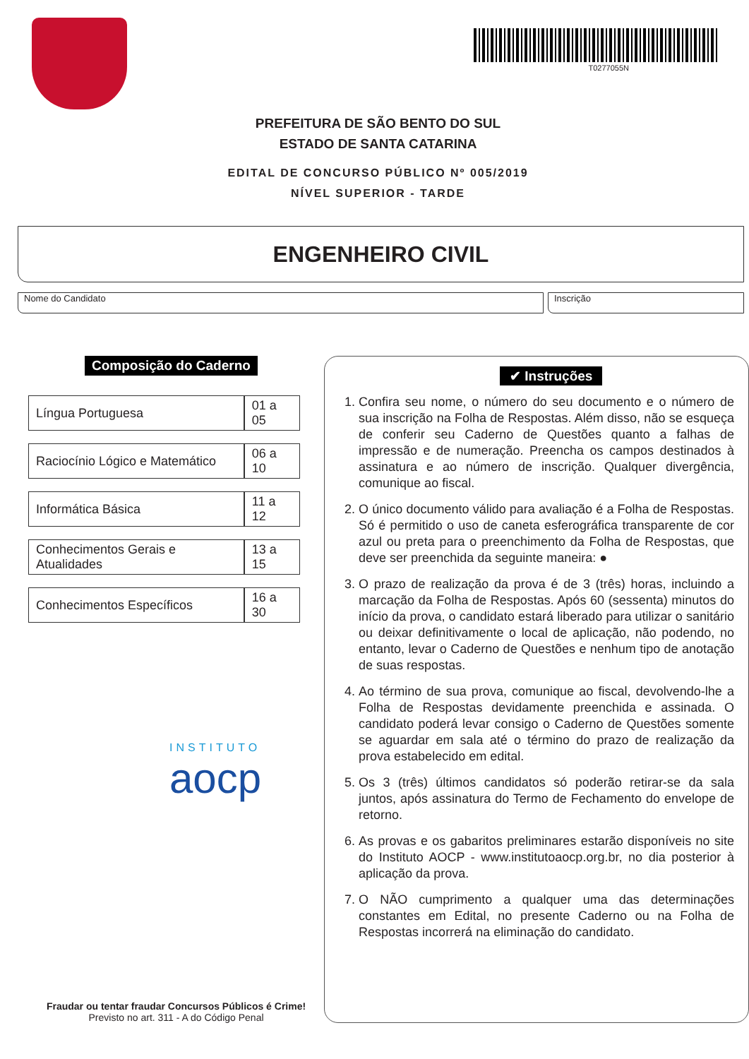T0277055N
PREFEITURA DE SÃO BENTO DO SUL
ESTADO DE SANTA CATARINA
EDITAL DE CONCURSO PÚBLICO Nº 005/2019
NÍVEL SUPERIOR - TARDE
ENGENHEIRO CIVIL
Nome do Candidato Inscrição
Composição do Caderno
| Língua Portuguesa | 01 a 05 |
| Raciocínio Lógico e Matemático | 06 a 10 |
| Informática Básica | 11 a 12 |
| Conhecimentos Gerais e Atualidades | 13 a 15 |
| Conhecimentos Específicos | 16 a 30 |
INSTITUTO
aocp
Fraudar ou tentar fraudar Concursos Públicos é Crime!
Previsto no art. 311 - A do Código Penal
✔ Instruções
1. Confira seu nome, o número do seu documento e o número de sua inscrição na Folha de Respostas. Além disso, não se esqueça de conferir seu Caderno de Questões quanto a falhas de impressão e de numeração. Preencha os campos destinados à assinatura e ao número de inscrição. Qualquer divergência, comunique ao fiscal.
2. O único documento válido para avaliação é a Folha de Respostas. Só é permitido o uso de caneta esferográfica transparente de cor azul ou preta para o preenchimento da Folha de Respostas, que deve ser preenchida da seguinte maneira: ●
3. O prazo de realização da prova é de 3 (três) horas, incluindo a marcação da Folha de Respostas. Após 60 (sessenta) minutos do início da prova, o candidato estará liberado para utilizar o sanitário ou deixar definitivamente o local de aplicação, não podendo, no entanto, levar o Caderno de Questões e nenhum tipo de anotação de suas respostas.
4. Ao término de sua prova, comunique ao fiscal, devolvendo-lhe a Folha de Respostas devidamente preenchida e assinada. O candidato poderá levar consigo o Caderno de Questões somente se aguardar em sala até o término do prazo de realização da prova estabelecido em edital.
5. Os 3 (três) últimos candidatos só poderão retirar-se da sala juntos, após assinatura do Termo de Fechamento do envelope de retorno.
6. As provas e os gabaritos preliminares estarão disponíveis no site do Instituto AOCP - www.institutoaocp.org.br, no dia posterior à aplicação da prova.
7. O NÃO cumprimento a qualquer uma das determinações constantes em Edital, no presente Caderno ou na Folha de Respostas incorrerá na eliminação do candidato.